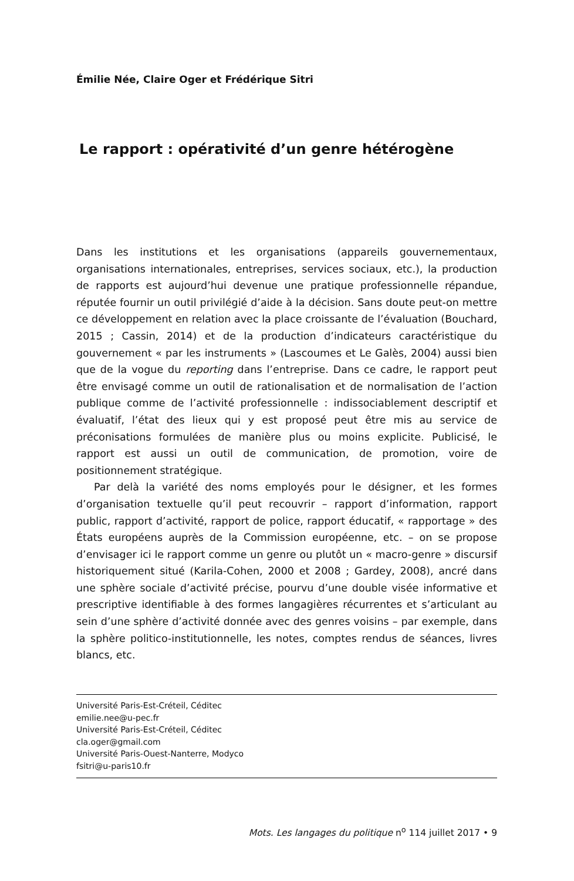Émilie Née, Claire Oger et Frédérique Sitri
Le rapport : opérativité d’un genre hétérogène
Dans les institutions et les organisations (appareils gouvernementaux, organisations internationales, entreprises, services sociaux, etc.), la production de rapports est aujourd’hui devenue une pratique professionnelle répandue, réputée fournir un outil privilégié d’aide à la décision. Sans doute peut-on mettre ce développement en relation avec la place croissante de l’évaluation (Bouchard, 2015 ; Cassin, 2014) et de la production d’indicateurs caractéristique du gouvernement « par les instruments » (Lascoumes et Le Galès, 2004) aussi bien que de la vogue du reporting dans l’entreprise. Dans ce cadre, le rapport peut être envisagé comme un outil de rationalisation et de normalisation de l’action publique comme de l’activité professionnelle : indissociablement descriptif et évaluatif, l’état des lieux qui y est proposé peut être mis au service de préconisations formulées de manière plus ou moins explicite. Publicisé, le rapport est aussi un outil de communication, de promotion, voire de positionnement stratégique.
Par delà la variété des noms employés pour le désigner, et les formes d’organisation textuelle qu’il peut recouvrir – rapport d’information, rapport public, rapport d’activité, rapport de police, rapport éducatif, « rapportage » des États européens auprès de la Commission européenne, etc. – on se propose d’envisager ici le rapport comme un genre ou plutôt un « macro-genre » discursif historiquement situé (Karila-Cohen, 2000 et 2008 ; Gardey, 2008), ancré dans une sphère sociale d’activité précise, pourvu d’une double visée informative et prescriptive identifiable à des formes langagières récurrentes et s’articulant au sein d’une sphère d’activité donnée avec des genres voisins – par exemple, dans la sphère politico-institutionnelle, les notes, comptes rendus de séances, livres blancs, etc.
Université Paris-Est-Créteil, Céditec
emilie.nee@u-pec.fr
Université Paris-Est-Créteil, Céditec
cla.oger@gmail.com
Université Paris-Ouest-Nanterre, Modyco
fsitri@u-paris10.fr
Mots. Les langages du politique n<sup>o</sup> 114 juillet 2017 • 9